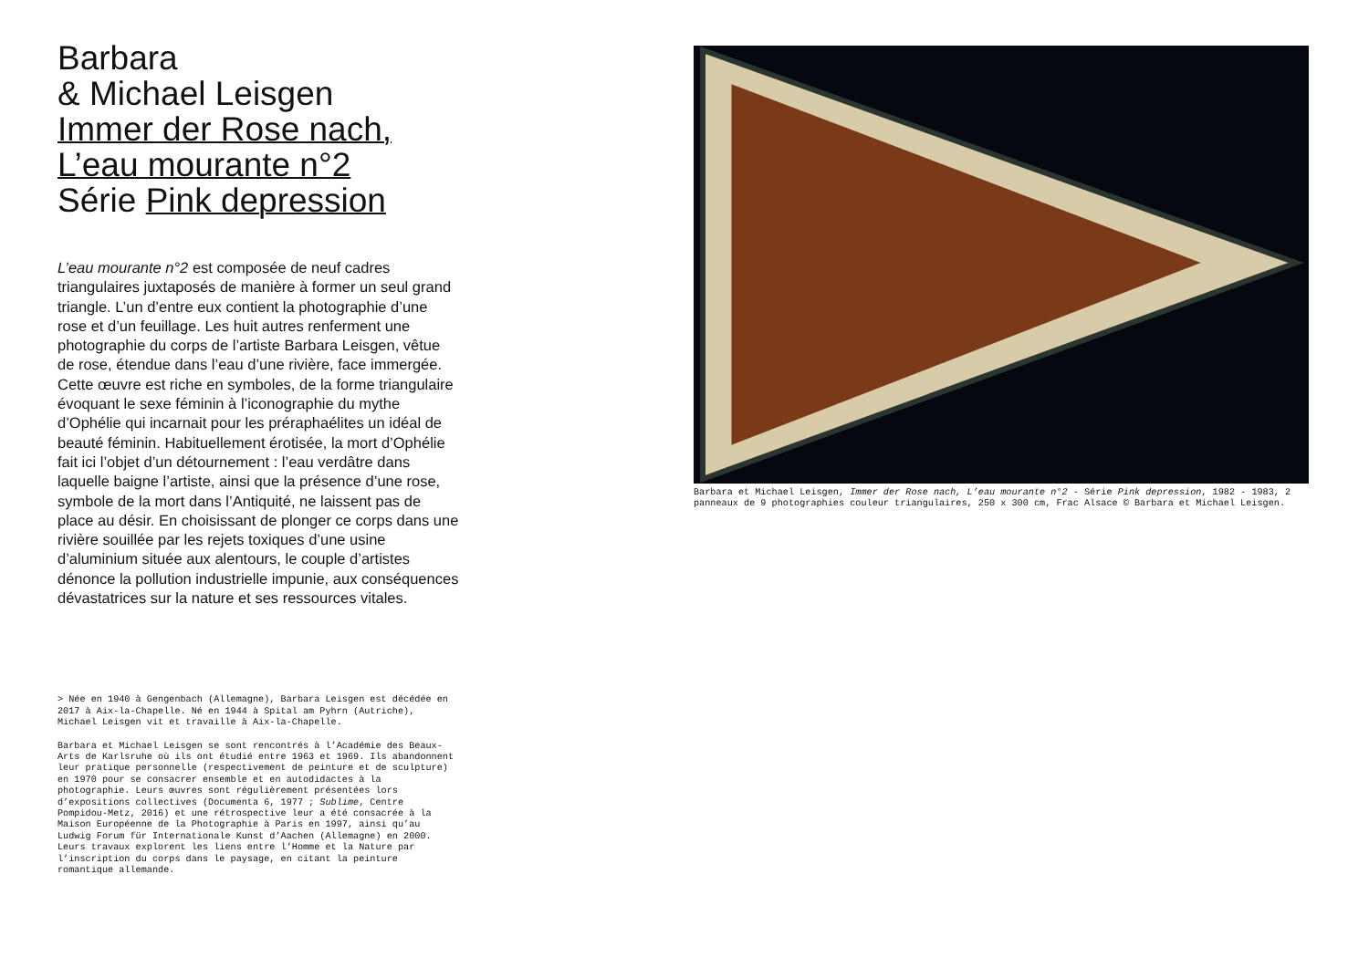Barbara
& Michael Leisgen
Immer der Rose nach,
L’eau mourante n°2
Série Pink depression
L’eau mourante n°2 est composée de neuf cadres triangulaires juxtaposés de manière à former un seul grand triangle. L’un d’entre eux contient la photo­graphie d’une rose et d’un feuillage. Les huit autres renferment une photographie du corps de l’artiste Barbara Leisgen, vêtue de rose, étendue dans l’eau d’une rivière, face immergée. Cette œuvre est riche en symboles, de la forme triangulaire évoquant le sexe féminin à l’iconographie du mythe d’Ophélie qui incarnait pour les préraphaélites un idéal de beauté féminin. Habituellement érotisée, la mort d’Ophélie fait ici l’objet d’un détournement : l’eau verdâtre dans laquelle baigne l’artiste, ainsi que la présence d’une rose, symbole de la mort dans l’Antiquité, ne laissent pas de place au désir. En choisissant de plonger ce corps dans une rivière souillée par les rejets toxiques d’une usine d’aluminium située aux alentours, le couple d’artistes dénonce la pollution industrielle im­punie, aux conséquences dévastatrices sur la nature et ses ressources vitales.
> Née en 1940 à Gengenbach (Allemagne), Barbara Leisgen est décédée en 2017 à Aix-la-Chapelle. Né en 1944 à Spital am Pyhrn (Autriche), Michael Leisgen vit et travaille à Aix-la-Chapelle.
Barbara et Michael Leisgen se sont rencontrés à l’Académie des Beaux-Arts de Karlsruhe où ils ont étudié entre 1963 et 1969. Ils abandonnent leur pratique personnelle (respectivement de pein­ture et de sculpture) en 1970 pour se consacrer ensemble et en autodidactes à la photographie. Leurs œuvres sont régulièrement présentées lors d’expositions collectives (Documenta 6, 1977 ; Sublime, Centre Pompidou-Metz, 2016) et une rétrospective leur a été consacrée à la Maison Européenne de la Photographie à Paris en 1997, ainsi qu’au Ludwig Forum für Internationale Kunst d’Aachen (Allemagne) en 2000. Leurs travaux explorent les liens entre l’Homme et la Nature par l’inscription du corps dans le paysage, en citant la peinture romantique allemande.
Barbara et Michael Leisgen, Immer der Rose nach, L’eau mourante n°2 - Série Pink depression, 1982 - 1983, 2 pan­neaux de 9 photographies couleur triangulaires, 250 x 300 cm, Frac Alsace © Barbara et Michael Leis­gen.